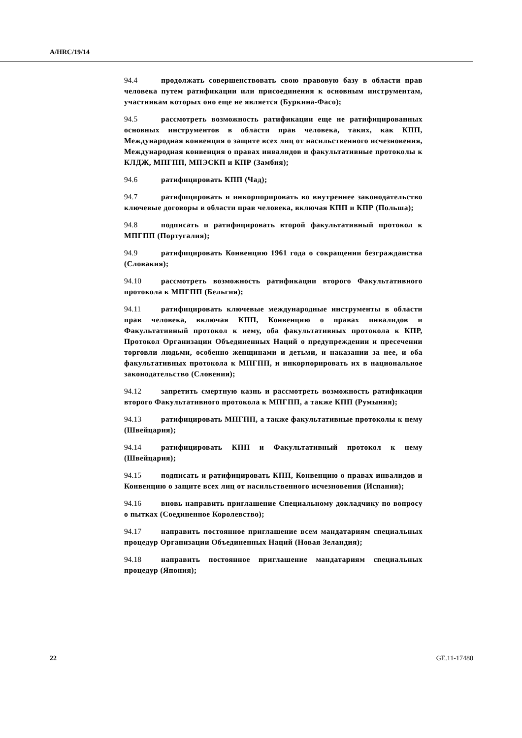A/HRC/19/14
94.4 продолжать совершенствовать свою правовую базу в области прав человека путем ратификации или присоединения к основным инструментам, участникам которых оно еще не является (Буркина-Фасо);
94.5 рассмотреть возможность ратификации еще не ратифицированных основных инструментов в области прав человека, таких, как КПП, Международная конвенция о защите всех лиц от насильственного исчезновения, Международная конвенция о правах инвалидов и факультативные протоколы к КЛДЖ, МПГПП, МПЭСКП и КПР (Замбия);
94.6 ратифицировать КПП (Чад);
94.7 ратифицировать и инкорпорировать во внутреннее законодательство ключевые договоры в области прав человека, включая КПП и КПР (Польша);
94.8 подписать и ратифицировать второй факультативный протокол к МПГПП (Португалия);
94.9 ратифицировать Конвенцию 1961 года о сокращении безгражданства (Словакия);
94.10 рассмотреть возможность ратификации второго Факультативного протокола к МПГПП (Бельгия);
94.11 ратифицировать ключевые международные инструменты в области прав человека, включая КПП, Конвенцию о правах инвалидов и Факультативный протокол к нему, оба факультативных протокола к КПР, Протокол Организации Объединенных Наций о предупреждении и пресечении торговли людьми, особенно женщинами и детьми, и наказании за нее, и оба факультативных протокола к МПГПП, и инкорпорировать их в национальное законодательство (Словения);
94.12 запретить смертную казнь и рассмотреть возможность ратификации второго Факультативного протокола к МПГПП, а также КПП (Румыния);
94.13 ратифицировать МПГПП, а также факультативные протоколы к нему (Швейцария);
94.14 ратифицировать КПП и Факультативный протокол к нему (Швейцария);
94.15 подписать и ратифицировать КПП, Конвенцию о правах инвалидов и Конвенцию о защите всех лиц от насильственного исчезновения (Испания);
94.16 вновь направить приглашение Специальному докладчику по вопросу о пытках (Соединенное Королевство);
94.17 направить постоянное приглашение всем мандатариям специальных процедур Организации Объединенных Наций (Новая Зеландия);
94.18 направить постоянное приглашение мандатариям специальных процедур (Япония);
22 GE.11-17480